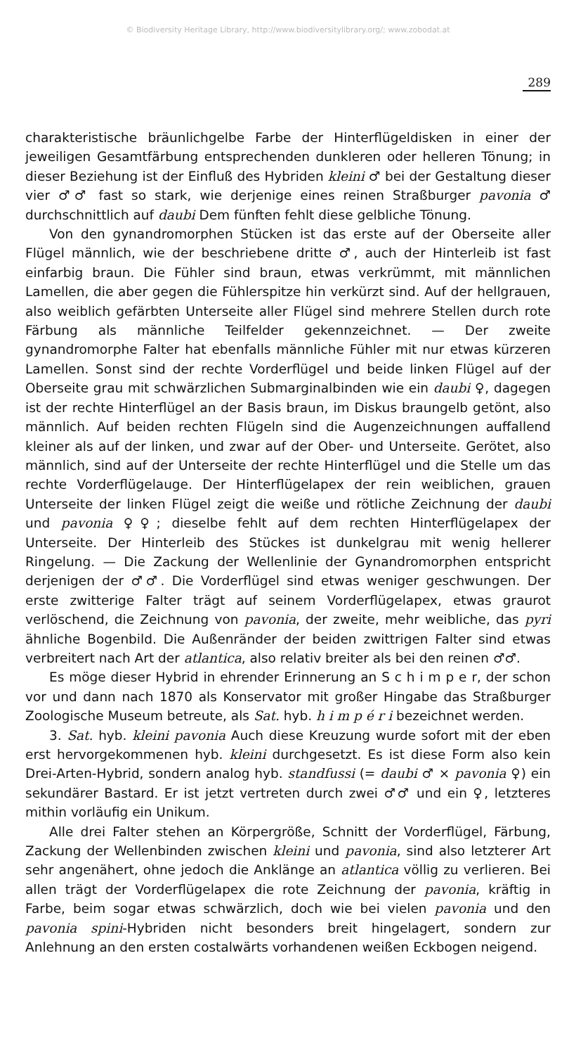© Biodiversity Heritage Library, http://www.biodiversitylibrary.org/; www.zobodat.at
289
charakteristische bräunlichgelbe Farbe der Hinterflügeldisken in einer der jeweiligen Gesamtfärbung entsprechenden dunkleren oder helleren Tönung; in dieser Beziehung ist der Einfluß des Hybriden kleini ♂ bei der Gestaltung dieser vier ♂♂ fast so stark, wie derjenige eines reinen Straßburger pavonia ♂ durchschnittlich auf daubi Dem fünften fehlt diese gelbliche Tönung.
Von den gynandromorphen Stücken ist das erste auf der Oberseite aller Flügel männlich, wie der beschriebene dritte ♂, auch der Hinterleib ist fast einfarbig braun. Die Fühler sind braun, etwas verkrümmt, mit männlichen Lamellen, die aber gegen die Fühlerspitze hin verkürzt sind. Auf der hellgrauen, also weiblich gefärbten Unterseite aller Flügel sind mehrere Stellen durch rote Färbung als männliche Teilfelder gekennzeichnet. — Der zweite gynandromorphe Falter hat ebenfalls männliche Fühler mit nur etwas kürzeren Lamellen. Sonst sind der rechte Vorderflügel und beide linken Flügel auf der Oberseite grau mit schwärzlichen Submarginalbinden wie ein daubi ♀, dagegen ist der rechte Hinterflügel an der Basis braun, im Diskus braungelb getönt, also männlich. Auf beiden rechten Flügeln sind die Augenzeichnungen auffallend kleiner als auf der linken, und zwar auf der Ober- und Unterseite. Gerötet, also männlich, sind auf der Unterseite der rechte Hinterflügel und die Stelle um das rechte Vorderflügelauge. Der Hinterflügelapex der rein weiblichen, grauen Unterseite der linken Flügel zeigt die weiße und rötliche Zeichnung der daubi und pavonia ♀♀; dieselbe fehlt auf dem rechten Hinterflügelapex der Unterseite. Der Hinterleib des Stückes ist dunkelgrau mit wenig hellerer Ringelung. — Die Zackung der Wellenlinie der Gynandromorphen entspricht derjenigen der ♂♂. Die Vorderflügel sind etwas weniger geschwungen. Der erste zwitterige Falter trägt auf seinem Vorderflügelapex, etwas graurot verlöschend, die Zeichnung von pavonia, der zweite, mehr weibliche, das pyri ähnliche Bogenbild. Die Außenränder der beiden zwittrigen Falter sind etwas verbreitert nach Art der atlantica, also relativ breiter als bei den reinen ♂♂.
Es möge dieser Hybrid in ehrender Erinnerung an S c h i m p e r, der schon vor und dann nach 1870 als Konservator mit großer Hingabe das Straßburger Zoologische Museum betreute, als Sat. hyb. h i m p é r i bezeichnet werden.
3. Sat. hyb. kleini pavonia Auch diese Kreuzung wurde sofort mit der eben erst hervorgekommenen hyb. kleini durchgesetzt. Es ist diese Form also kein Drei-Arten-Hybrid, sondern analog hyb. standfussi (= daubi ♂ × pavonia ♀) ein sekundärer Bastard. Er ist jetzt vertreten durch zwei ♂♂ und ein ♀, letzteres mithin vorläufig ein Unikum.
Alle drei Falter stehen an Körpergröße, Schnitt der Vorderflügel, Färbung, Zackung der Wellenbinden zwischen kleini und pavonia, sind also letzterer Art sehr angenähert, ohne jedoch die Anklänge an atlantica völlig zu verlieren. Bei allen trägt der Vorderflügelapex die rote Zeichnung der pavonia, kräftig in Farbe, beim sogar etwas schwärzlich, doch wie bei vielen pavonia und den pavonia spini-Hybriden nicht besonders breit hingelagert, sondern zur Anlehnung an den ersten costalwärts vorhandenen weißen Eckbogen neigend.